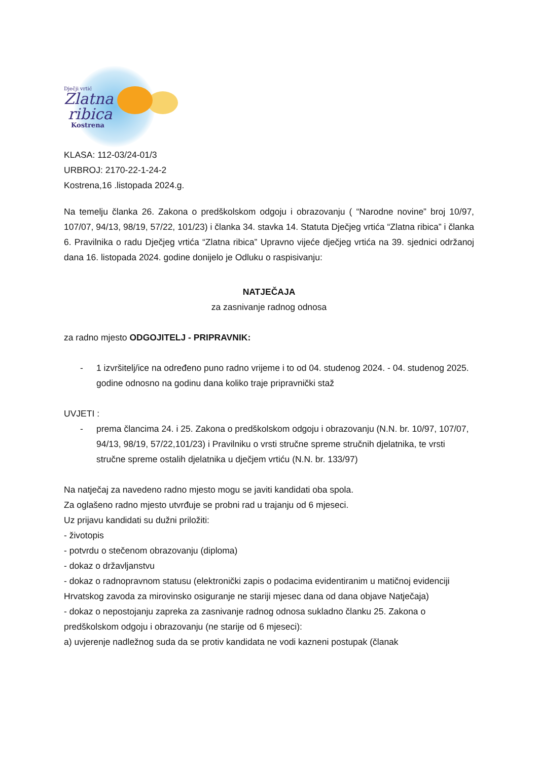Dječji vrtić
Zlatna
ribica
Kostrena
KLASA: 112-03/24-01/3
URBROJ: 2170-22-1-24-2
Kostrena,16 .listopada 2024.g.
Na temelju članka 26. Zakona o predškolskom odgoju i obrazovanju ( “Narodne novine” broj 10/97, 107/07, 94/13, 98/19, 57/22, 101/23) i članka 34. stavka 14. Statuta Dječjeg vrtića “Zlatna ribica” i članka 6. Pravilnika o radu Dječjeg vrtića “Zlatna ribica” Upravno vijeće dječjeg vrtića na 39. sjednici održanoj dana 16. listopada 2024. godine donijelo je Odluku o raspisivanju:
NATJEČAJA
za zasnivanje radnog odnosa
za radno mjesto ODGOJITELJ - PRIPRAVNIK:
- 1 izvršitelj/ice na određeno puno radno vrijeme i to od 04. studenog 2024. - 04. studenog 2025. godine odnosno na godinu dana koliko traje pripravnički staž
UVJETI :
- prema člancima 24. i 25. Zakona o predškolskom odgoju i obrazovanju (N.N. br. 10/97, 107/07, 94/13, 98/19, 57/22,101/23) i Pravilniku o vrsti stručne spreme stručnih djelatnika, te vrsti stručne spreme ostalih djelatnika u dječjem vrtiću (N.N. br. 133/97)
Na natječaj za navedeno radno mjesto mogu se javiti kandidati oba spola.
Za oglašeno radno mjesto utvrđuje se probni rad u trajanju od 6 mjeseci.
Uz prijavu kandidati su dužni priložiti:
- životopis
- potvrdu o stečenom obrazovanju (diploma)
- dokaz o državljanstvu
- dokaz o radnopravnom statusu (elektronički zapis o podacima evidentiranim u matičnoj evidenciji Hrvatskog zavoda za mirovinsko osiguranje ne stariji mjesec dana od dana objave Natječaja)
- dokaz o nepostojanju zapreka za zasnivanje radnog odnosa sukladno članku 25. Zakona o predškolskom odgoju i obrazovanju (ne starije od 6 mjeseci):
a) uvjerenje nadležnog suda da se protiv kandidata ne vodi kazneni postupak (članak